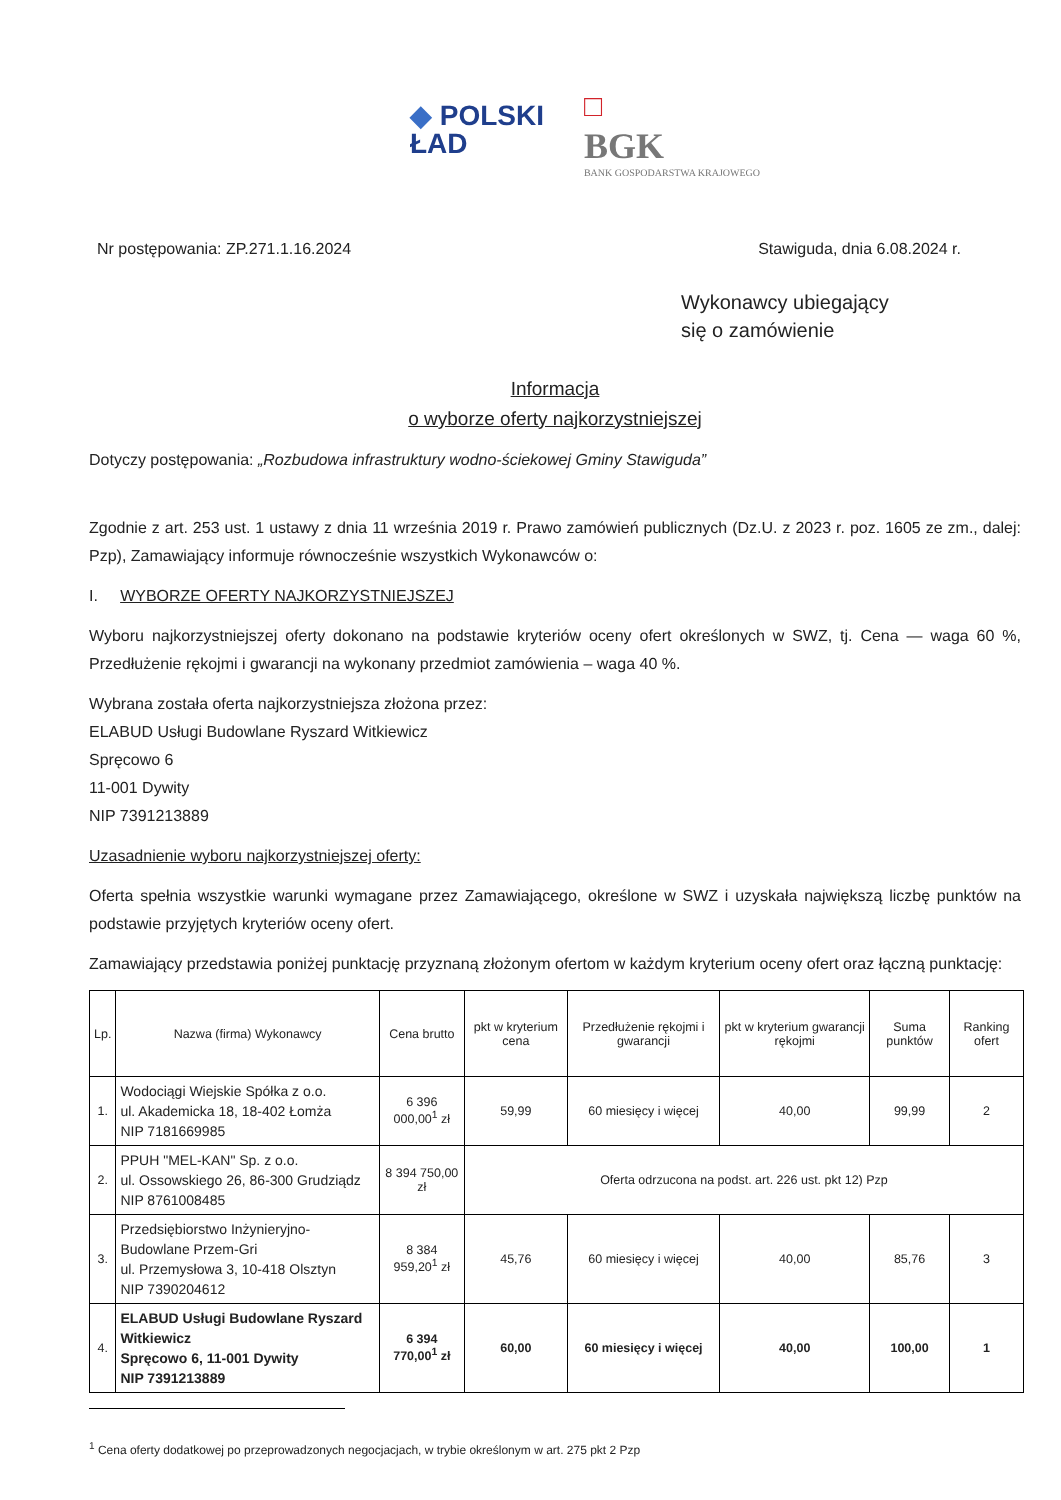◆ POLSKI
ŁAD
□
BGK
BANK GOSPODARSTWA KRAJOWEGO
Nr postępowania: ZP.271.1.16.2024 Stawiguda, dnia 6.08.2024 r.
Wykonawcy ubiegający
się o zamówienie
Informacja
o wyborze oferty najkorzystniejszej
Dotyczy postępowania: „Rozbudowa infrastruktury wodno-ściekowej Gminy Stawiguda”
Zgodnie z art. 253 ust. 1 ustawy z dnia 11 września 2019 r. Prawo zamówień publicznych (Dz.U. z 2023 r. poz. 1605 ze zm., dalej: Pzp), Zamawiający informuje równocześnie wszystkich Wykonawców o:
I. WYBORZE OFERTY NAJKORZYSTNIEJSZEJ
Wyboru najkorzystniejszej oferty dokonano na podstawie kryteriów oceny ofert określonych w SWZ, tj. Cena — waga 60 %, Przedłużenie rękojmi i gwarancji na wykonany przedmiot zamówienia – waga 40 %.
Wybrana została oferta najkorzystniejsza złożona przez:
ELABUD Usługi Budowlane Ryszard Witkiewicz
Spręcowo 6
11-001 Dywity
NIP 7391213889
Uzasadnienie wyboru najkorzystniejszej oferty:
Oferta spełnia wszystkie warunki wymagane przez Zamawiającego, określone w SWZ i uzyskała największą liczbę punktów na podstawie przyjętych kryteriów oceny ofert.
Zamawiający przedstawia poniżej punktację przyznaną złożonym ofertom w każdym kryterium oceny ofert oraz łączną punktację:
| Lp. | Nazwa (firma) Wykonawcy | Cena brutto | pkt w kryterium cena | Przedłużenie rękojmi i gwarancji | pkt w kryterium gwarancji rękojmi | Suma punktów | Ranking ofert |
| --- | --- | --- | --- | --- | --- | --- | --- |
| 1. | Wodociągi Wiejskie Spółka z o.o. ul. Akademicka 18, 18-402 Łomża NIP 7181669985 | 6 396 000,00<sup>1</sup> zł | 59,99 | 60 miesięcy i więcej | 40,00 | 99,99 | 2 |
| 2. | PPUH "MEL-KAN" Sp. z o.o. ul. Ossowskiego 26, 86-300 Grudziądz NIP 8761008485 | 8 394 750,00 zł | Oferta odrzucona na podst. art. 226 ust. pkt 12) Pzp | | | | |
| 3. | Przedsiębiorstwo Inżynieryjno-Budowlane Przem-Gri ul. Przemysłowa 3, 10-418 Olsztyn NIP 7390204612 | 8 384 959,20<sup>1</sup> zł | 45,76 | 60 miesięcy i więcej | 40,00 | 85,76 | 3 |
| 4. | ELABUD Usługi Budowlane Ryszard Witkiewicz Spręcowo 6, 11-001 Dywity NIP 7391213889 | 6 394 770,00<sup>1</sup> zł | 60,00 | 60 miesięcy i więcej | 40,00 | 100,00 | 1 |
<sup>1</sup> Cena oferty dodatkowej po przeprowadzonych negocjacjach, w trybie określonym w art. 275 pkt 2 Pzp